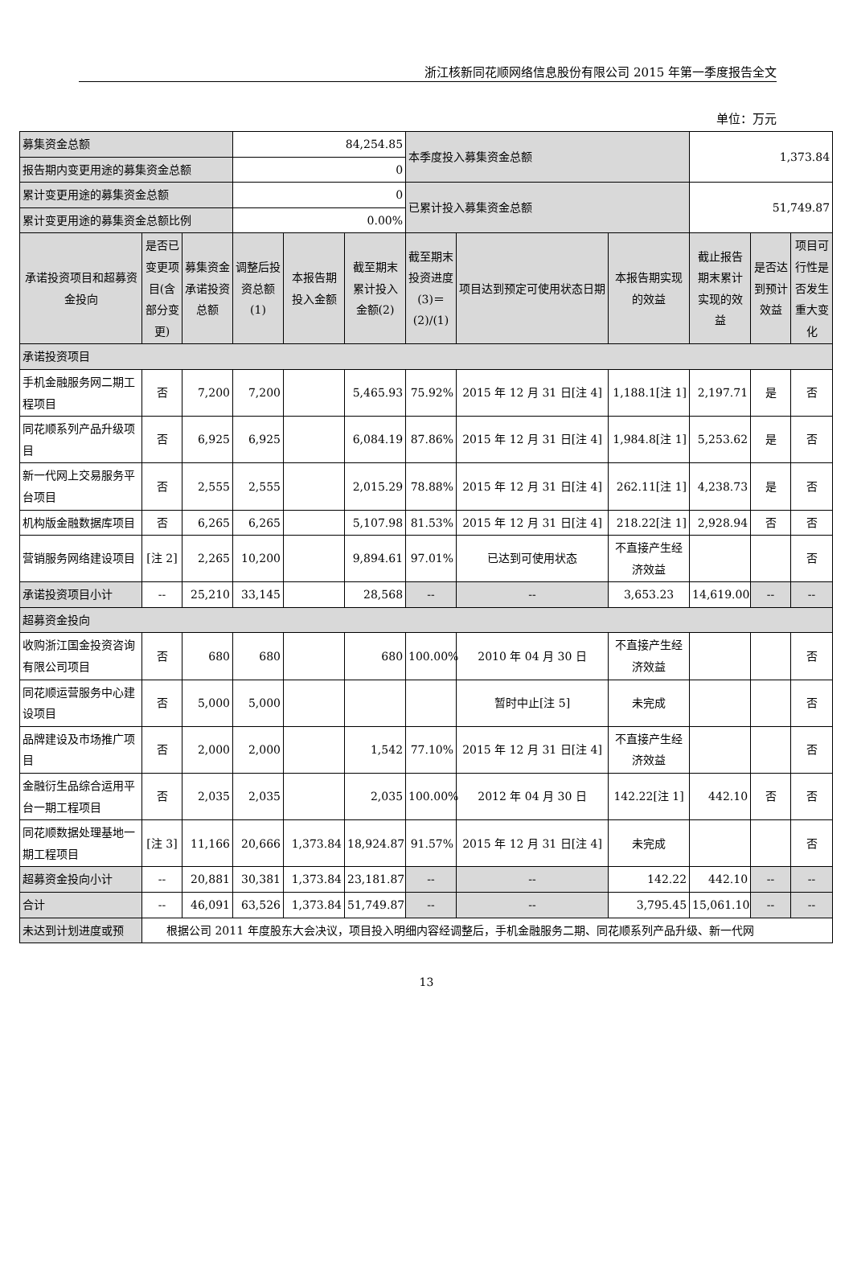浙江核新同花顺网络信息股份有限公司 2015 年第一季度报告全文
单位：万元
| 募集资金总额 | | | 84,254.85 | | | 本季度投入募集资金总额 | | | 1,373.84 | | |
| 报告期内变更用途的募集资金总额 | | | 0 | | | | | | | | |
| 累计变更用途的募集资金总额 | | | 0 | | | 已累计投入募集资金总额 | | | 51,749.87 | | |
| 累计变更用途的募集资金总额比例 | | | 0.00% | | | | | | | | |
| 承诺投资项目和超募资金投向 | 是否已变更项目(含部分变更) | 募集资金承诺投资总额 | 调整后投资总额(1) | 本报告期投入金额 | 截至期末累计投入金额(2) | 截至期末投资进度(3)＝(2)/(1) | 项目达到预定可使用状态日期 | 本报告期实现的效益 | 截止报告期末累计实现的效益 | 是否达到预计效益 | 项目可行性是否发生重大变化 |
| 承诺投资项目 | | | | | | | | | | | |
| 手机金融服务网二期工程项目 | 否 | 7,200 | 7,200 | | 5,465.93 | 75.92% | 2015 年 12 月 31 日[注 4] | 1,188.1[注 1] | 2,197.71 | 是 | 否 |
| 同花顺系列产品升级项目 | 否 | 6,925 | 6,925 | | 6,084.19 | 87.86% | 2015 年 12 月 31 日[注 4] | 1,984.8[注 1] | 5,253.62 | 是 | 否 |
| 新一代网上交易服务平台项目 | 否 | 2,555 | 2,555 | | 2,015.29 | 78.88% | 2015 年 12 月 31 日[注 4] | 262.11[注 1] | 4,238.73 | 是 | 否 |
| 机构版金融数据库项目 | 否 | 6,265 | 6,265 | | 5,107.98 | 81.53% | 2015 年 12 月 31 日[注 4] | 218.22[注 1] | 2,928.94 | 否 | 否 |
| 营销服务网络建设项目 | [注 2] | 2,265 | 10,200 | | 9,894.61 | 97.01% | 已达到可使用状态 | 不直接产生经济效益 | | | 否 |
| 承诺投资项目小计 | -- | 25,210 | 33,145 | | 28,568 | -- | -- | 3,653.23 | 14,619.00 | -- | -- |
| 超募资金投向 | | | | | | | | | | | |
| 收购浙江国金投资咨询有限公司项目 | 否 | 680 | 680 | | 680 | 100.00% | 2010 年 04 月 30 日 | 不直接产生经济效益 | | | 否 |
| 同花顺运营服务中心建设项目 | 否 | 5,000 | 5,000 | | | | 暂时中止[注 5] | 未完成 | | | 否 |
| 品牌建设及市场推广项目 | 否 | 2,000 | 2,000 | | 1,542 | 77.10% | 2015 年 12 月 31 日[注 4] | 不直接产生经济效益 | | | 否 |
| 金融衍生品综合运用平台一期工程项目 | 否 | 2,035 | 2,035 | | 2,035 | 100.00% | 2012 年 04 月 30 日 | 142.22[注 1] | 442.10 | 否 | 否 |
| 同花顺数据处理基地一期工程项目 | [注 3] | 11,166 | 20,666 | 1,373.84 | 18,924.87 | 91.57% | 2015 年 12 月 31 日[注 4] | 未完成 | | | 否 |
| 超募资金投向小计 | -- | 20,881 | 30,381 | 1,373.84 | 23,181.87 | -- | -- | 142.22 | 442.10 | -- | -- |
| 合计 | -- | 46,091 | 63,526 | 1,373.84 | 51,749.87 | -- | -- | 3,795.45 | 15,061.10 | -- | -- |
| 未达到计划进度或预 | 根据公司 2011 年度股东大会决议，项目投入明细内容经调整后，手机金融服务二期、同花顺系列产品升级、新一代网 | | | | | | | | | | |
13